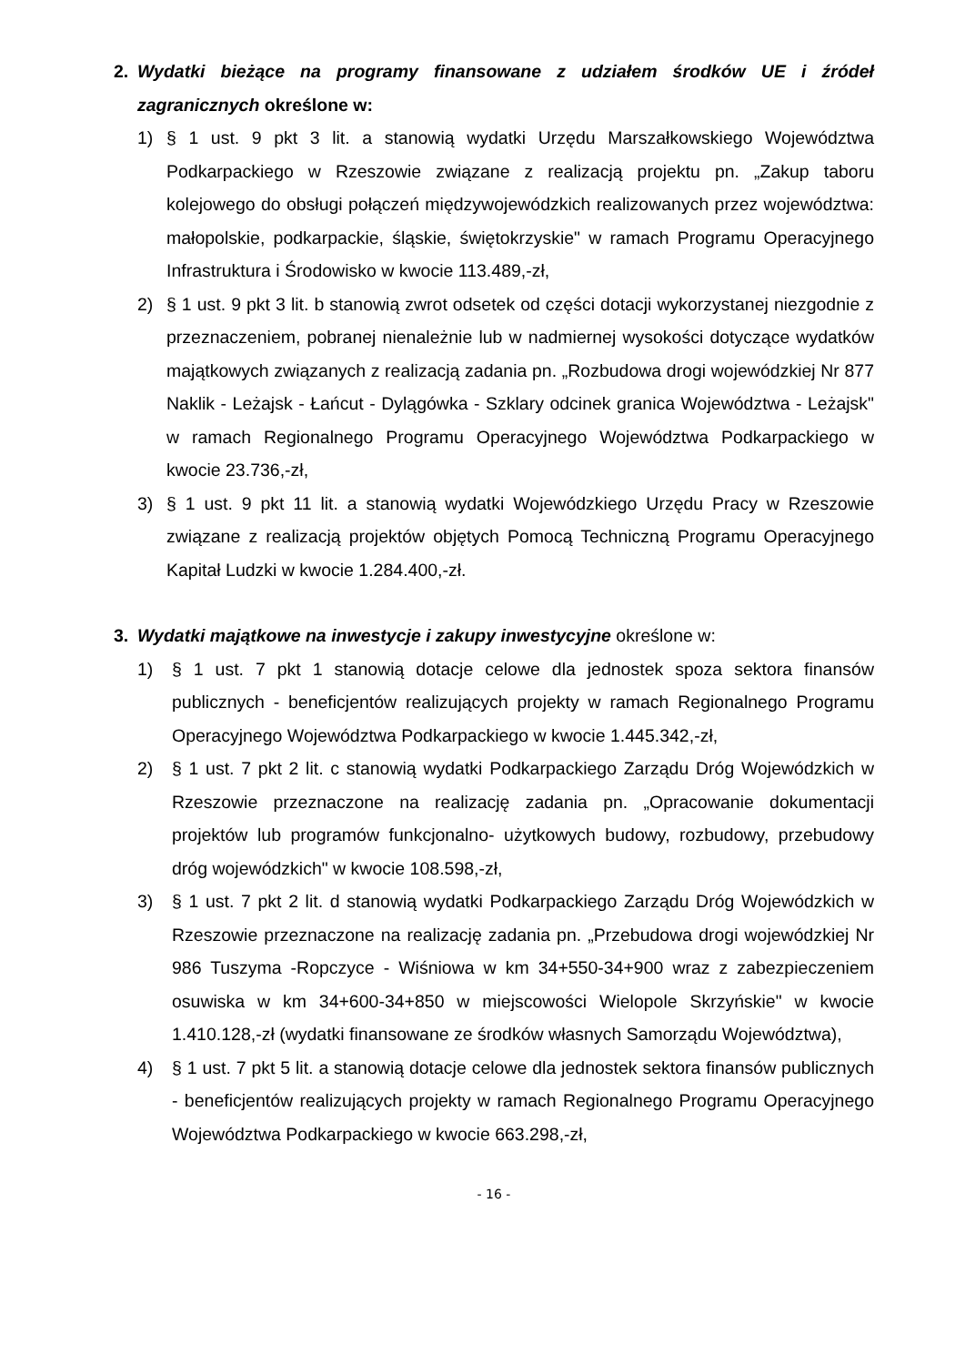2. Wydatki bieżące na programy finansowane z udziałem środków UE i źródeł zagranicznych określone w:
1) § 1 ust. 9 pkt 3 lit. a stanowią wydatki Urzędu Marszałkowskiego Województwa Podkarpackiego w Rzeszowie związane z realizacją projektu pn. „Zakup taboru kolejowego do obsługi połączeń międzywojewódzkich realizowanych przez województwa: małopolskie, podkarpackie, śląskie, świętokrzyskie" w ramach Programu Operacyjnego Infrastruktura i Środowisko w kwocie 113.489,-zł,
2) § 1 ust. 9 pkt 3 lit. b stanowią zwrot odsetek od części dotacji wykorzystanej niezgodnie z przeznaczeniem, pobranej nienależnie lub w nadmiernej wysokości dotyczące wydatków majątkowych związanych z realizacją zadania pn. „Rozbudowa drogi wojewódzkiej Nr 877 Naklik - Leżajsk - Łańcut - Dylągówka - Szklary odcinek granica Województwa - Leżajsk" w ramach Regionalnego Programu Operacyjnego Województwa Podkarpackiego w kwocie 23.736,-zł,
3) § 1 ust. 9 pkt 11 lit. a stanowią wydatki Wojewódzkiego Urzędu Pracy w Rzeszowie związane z realizacją projektów objętych Pomocą Techniczną Programu Operacyjnego Kapitał Ludzki w kwocie 1.284.400,-zł.
3. Wydatki majątkowe na inwestycje i zakupy inwestycyjne określone w:
1) § 1 ust. 7 pkt 1 stanowią dotacje celowe dla jednostek spoza sektora finansów publicznych - beneficjentów realizujących projekty w ramach Regionalnego Programu Operacyjnego Województwa Podkarpackiego w kwocie 1.445.342,-zł,
2) § 1 ust. 7 pkt 2 lit. c stanowią wydatki Podkarpackiego Zarządu Dróg Wojewódzkich w Rzeszowie przeznaczone na realizację zadania pn. „Opracowanie dokumentacji projektów lub programów funkcjonalno- użytkowych budowy, rozbudowy, przebudowy dróg wojewódzkich" w kwocie 108.598,-zł,
3) § 1 ust. 7 pkt 2 lit. d stanowią wydatki Podkarpackiego Zarządu Dróg Wojewódzkich w Rzeszowie przeznaczone na realizację zadania pn. „Przebudowa drogi wojewódzkiej Nr 986 Tuszyma -Ropczyce - Wiśniowa w km 34+550-34+900 wraz z zabezpieczeniem osuwiska w km 34+600-34+850 w miejscowości Wielopole Skrzyńskie" w kwocie 1.410.128,-zł (wydatki finansowane ze środków własnych Samorządu Województwa),
4) § 1 ust. 7 pkt 5 lit. a stanowią dotacje celowe dla jednostek sektora finansów publicznych - beneficjentów realizujących projekty w ramach Regionalnego Programu Operacyjnego Województwa Podkarpackiego w kwocie 663.298,-zł,
- 16 -